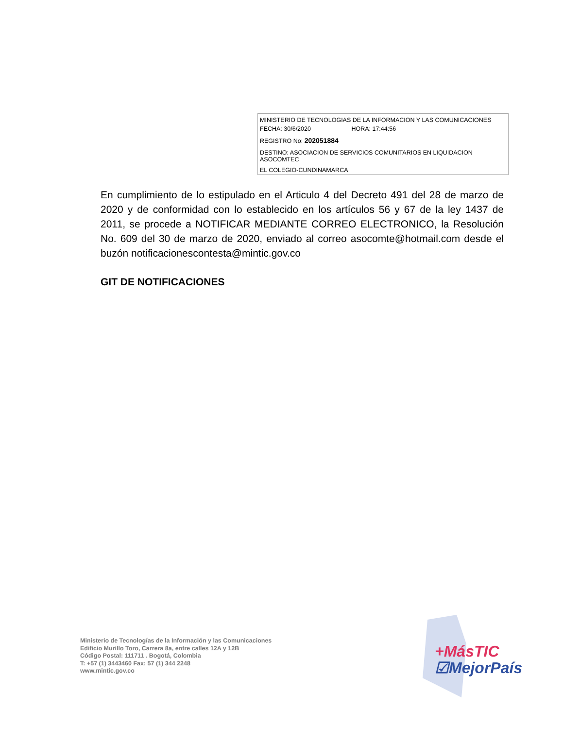MINISTERIO DE TECNOLOGIAS DE LA INFORMACION Y LAS COMUNICACIONES
FECHA: 30/6/2020 HORA: 17:44:56
REGISTRO No: 202051884
DESTINO: ASOCIACION DE SERVICIOS COMUNITARIOS EN LIQUIDACION ASOCOMTEC
EL COLEGIO-CUNDINAMARCA
En cumplimiento de lo estipulado en el Articulo 4 del Decreto 491 del 28 de marzo de 2020 y de conformidad con lo establecido en los artículos 56 y 67 de la ley 1437 de 2011, se procede a NOTIFICAR MEDIANTE CORREO ELECTRONICO, la Resolución No. 609 del 30 de marzo de 2020, enviado al correo asocomte@hotmail.com desde el buzón notificacionescontesta@mintic.gov.co
GIT DE NOTIFICACIONES
Ministerio de Tecnologías de la Información y las Comunicaciones
Edificio Murillo Toro, Carrera 8a, entre calles 12A y 12B
Código Postal: 111711 . Bogotá, Colombia
T: +57 (1) 3443460 Fax: 57 (1) 344 2248
www.mintic.gov.co
+MásTIC
☑MejorPaís